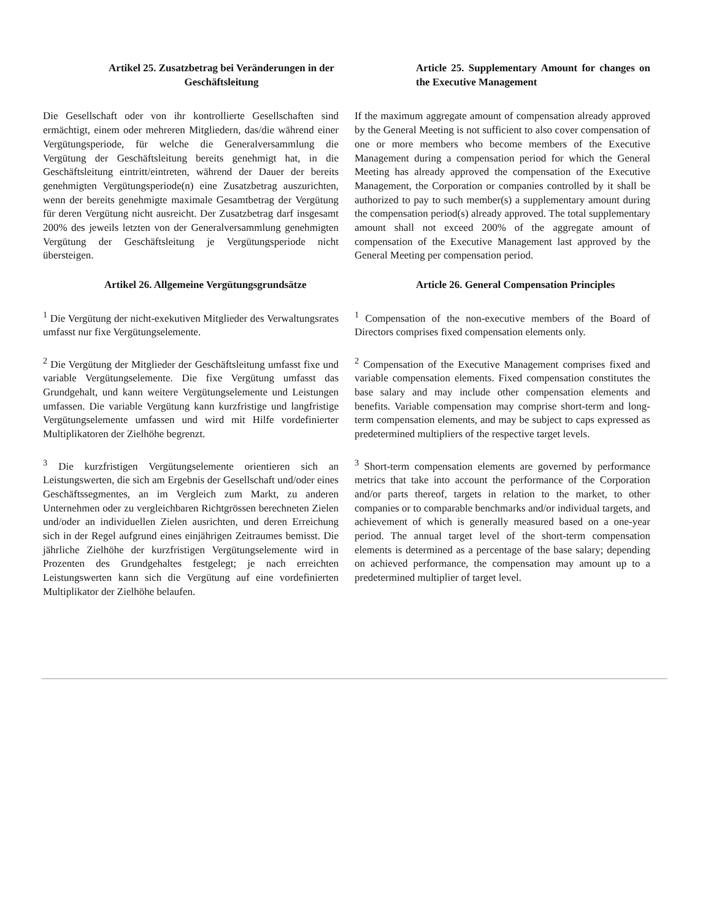Artikel 25. Zusatzbetrag bei Veränderungen in der Geschäftsleitung
Article 25. Supplementary Amount for changes on the Executive Management
Die Gesellschaft oder von ihr kontrollierte Gesellschaften sind ermächtigt, einem oder mehreren Mitgliedern, das/die während einer Vergütungsperiode, für welche die Generalversammlung die Vergütung der Geschäftsleitung bereits genehmigt hat, in die Geschäftsleitung eintritt/eintreten, während der Dauer der bereits genehmigten Vergütungsperiode(n) eine Zusatzbetrag auszurichten, wenn der bereits genehmigte maximale Gesamtbetrag der Vergütung für deren Vergütung nicht ausreicht. Der Zusatzbetrag darf insgesamt 200% des jeweils letzten von der Generalversammlung genehmigten Vergütung der Geschäftsleitung je Vergütungsperiode nicht übersteigen.
If the maximum aggregate amount of compensation already approved by the General Meeting is not sufficient to also cover compensation of one or more members who become members of the Executive Management during a compensation period for which the General Meeting has already approved the compensation of the Executive Management, the Corporation or companies controlled by it shall be authorized to pay to such member(s) a supplementary amount during the compensation period(s) already approved. The total supplementary amount shall not exceed 200% of the aggregate amount of compensation of the Executive Management last approved by the General Meeting per compensation period.
Artikel 26. Allgemeine Vergütungsgrundsätze Article 26. General Compensation Principles
<sup>1</sup> Die Vergütung der nicht-exekutiven Mitglieder des Verwaltungsrates umfasst nur fixe Vergütungselemente.
<sup>1</sup> Compensation of the non-executive members of the Board of Directors comprises fixed compensation elements only.
<sup>2</sup> Die Vergütung der Mitglieder der Geschäftsleitung umfasst fixe und variable Vergütungselemente. Die fixe Vergütung umfasst das Grundgehalt, und kann weitere Vergütungselemente und Leistungen umfassen. Die variable Vergütung kann kurzfristige und langfristige Vergütungselemente umfassen und wird mit Hilfe vordefinierter Multiplikatoren der Zielhöhe begrenzt.
<sup>2</sup> Compensation of the Executive Management comprises fixed and variable compensation elements. Fixed compensation constitutes the base salary and may include other compensation elements and benefits. Variable compensation may comprise short-term and long-term compensation elements, and may be subject to caps expressed as predetermined multipliers of the respective target levels.
<sup>3</sup> Die kurzfristigen Vergütungselemente orientieren sich an Leistungswerten, die sich am Ergebnis der Gesellschaft und/oder eines Geschäftssegmentes, an im Vergleich zum Markt, zu anderen Unternehmen oder zu vergleichbaren Richtgrössen berechneten Zielen und/oder an individuellen Zielen ausrichten, und deren Erreichung sich in der Regel aufgrund eines einjährigen Zeitraumes bemisst. Die jährliche Zielhöhe der kurzfristigen Vergütungselemente wird in Prozenten des Grundgehaltes festgelegt; je nach erreichten Leistungswerten kann sich die Vergütung auf eine vordefinierten Multiplikator der Zielhöhe belaufen.
<sup>3</sup> Short-term compensation elements are governed by performance metrics that take into account the performance of the Corporation and/or parts thereof, targets in relation to the market, to other companies or to comparable benchmarks and/or individual targets, and achievement of which is generally measured based on a one-year period. The annual target level of the short-term compensation elements is determined as a percentage of the base salary; depending on achieved performance, the compensation may amount up to a predetermined multiplier of target level.